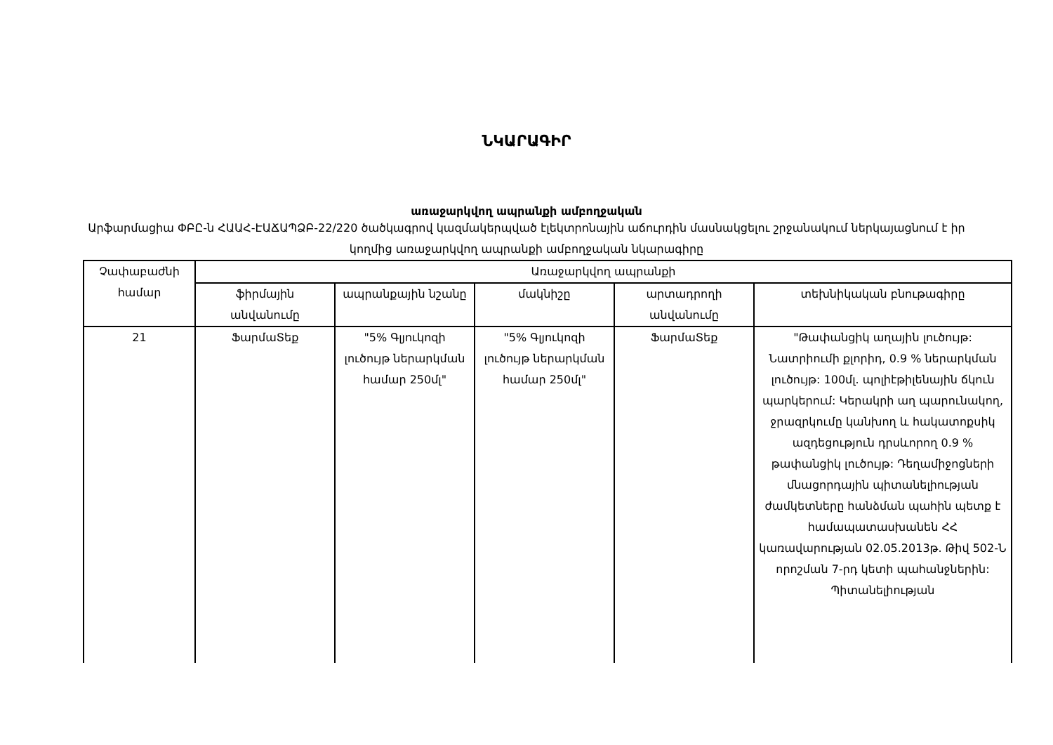ՆԿԱՐԱԳԻՐ
առաջարկվող ապրանքի ամբողջական
Արֆարմացիա ՓԲԸ-ն ՀԱԱՀ-ԷԱՃԱՊՁԲ-22/220 ծածկագրով կազմակերպված էլեկտրոնային աճուրդին մասնակցելու շրջանակում ներկայացնում է իր կողմից առաջարկվող ապրանքի ամբողջական նկարագիրը
| Չափաբաժնի համար | Առաջարկվող ապրանքի | | | | |
| --- | --- | --- | --- | --- | --- |
| | ֆիրմային անվանումը | ապրանքային նշանը | մակնիշը | արտադրողի անվանումը | տեխնիկական բնութագիրը |
| 21 | ՖարմաՏեք | "5% Գլյուկոզի լուծույթ ներարկման համար 250մլ" | "5% Գլյուկոզի լուծույթ ներարկման համար 250մլ" | ՖարմաՏեք | "Թափանցիկ աղային լուծույթ: Նատրիումի քլորիդ, 0.9 % ներարկման լուծույթ: 100մլ. պոլիէթիլենային ճկուն պարկերում: Կերակրի աղ պարունակող, ջրազրկումը կանխող և հակատոքսիկ ազդեցություն դրսևորող 0.9 % թափանցիկ լուծույթ: Դեղամիջոցների մնացորդային պիտանելիության ժամկետները հանձման պահին պետք է համապատասխանեն ՀՀ կառավարության 02.05.2013թ. Թիվ 502-Ն որոշման 7-րդ կետի պահանջներին: Պիտանելիության |